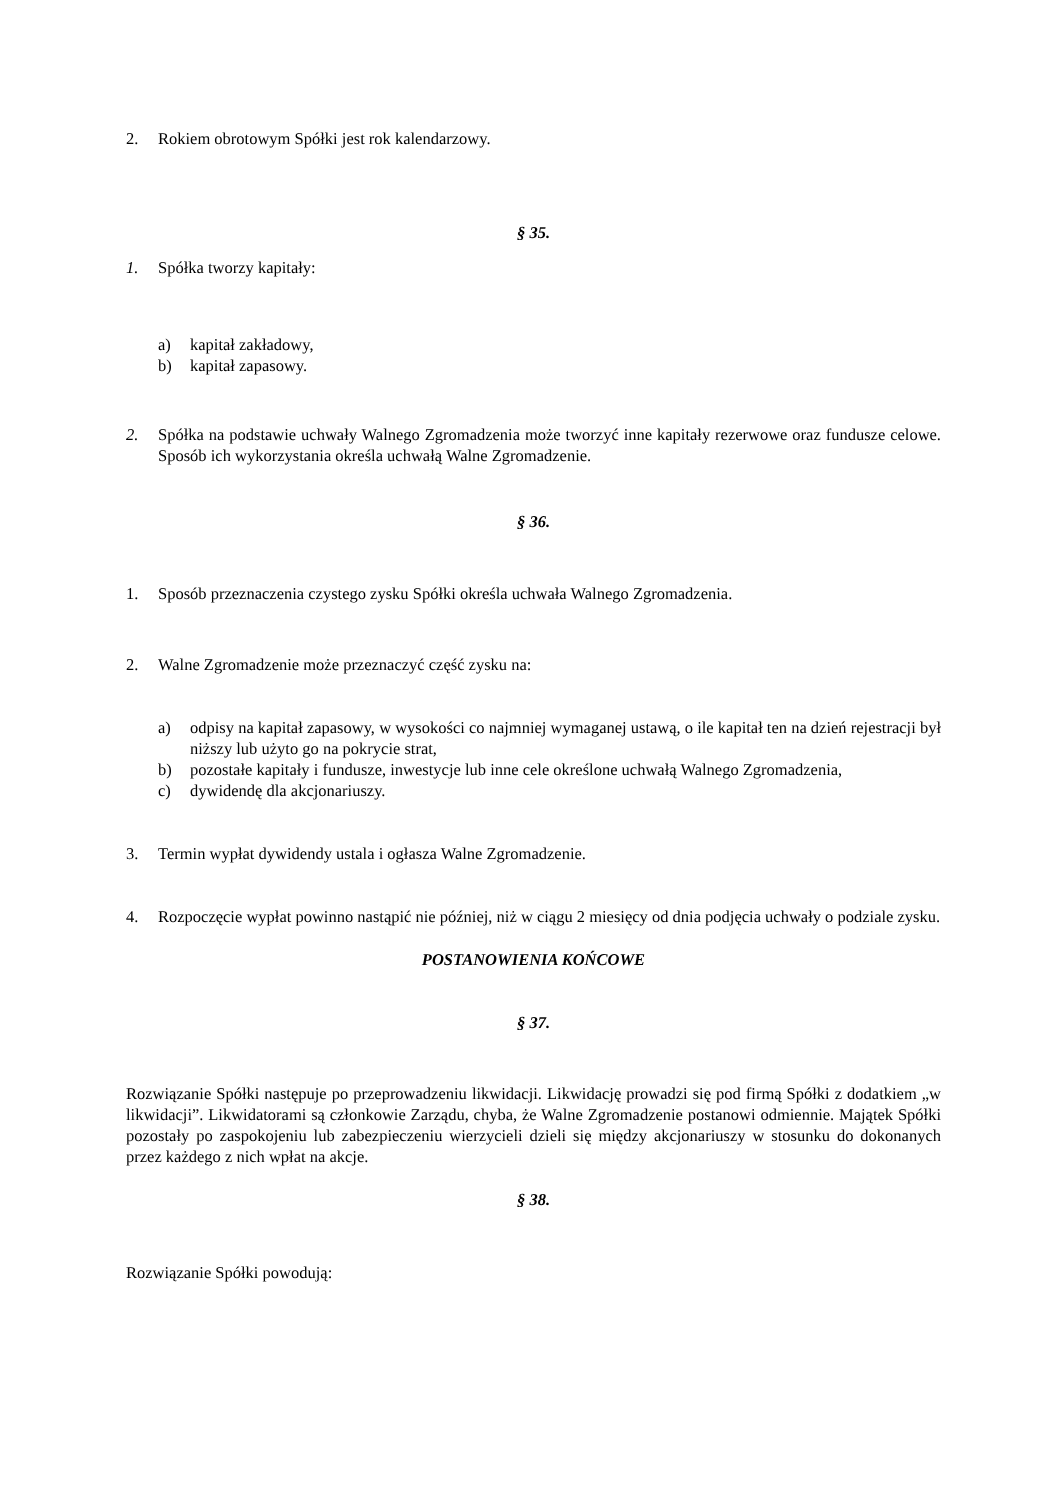2. Rokiem obrotowym Spółki jest rok kalendarzowy.
§ 35.
1. Spółka tworzy kapitały:
a) kapitał zakładowy,
b) kapitał zapasowy.
2. Spółka na podstawie uchwały Walnego Zgromadzenia może tworzyć inne kapitały rezerwowe oraz fundusze celowe. Sposób ich wykorzystania określa uchwałą Walne Zgromadzenie.
§ 36.
1. Sposób przeznaczenia czystego zysku Spółki określa uchwała Walnego Zgromadzenia.
2. Walne Zgromadzenie może przeznaczyć część zysku na:
a) odpisy na kapitał zapasowy, w wysokości co najmniej wymaganej ustawą, o ile kapitał ten na dzień rejestracji był niższy lub użyto go na pokrycie strat,
b) pozostałe kapitały i fundusze, inwestycje lub inne cele określone uchwałą Walnego Zgromadzenia,
c) dywidendę dla akcjonariuszy.
3. Termin wypłat dywidendy ustala i ogłasza Walne Zgromadzenie.
4. Rozpoczęcie wypłat powinno nastąpić nie później, niż w ciągu 2 miesięcy od dnia podjęcia uchwały o podziale zysku.
POSTANOWIENIA KOŃCOWE
§ 37.
Rozwiązanie Spółki następuje po przeprowadzeniu likwidacji. Likwidację prowadzi się pod firmą Spółki z dodatkiem „w likwidacji”. Likwidatorami są członkowie Zarządu, chyba, że Walne Zgromadzenie postanowi odmiennie. Majątek Spółki pozostały po zaspokojeniu lub zabezpieczeniu wierzycieli dzieli się między akcjonariuszy w stosunku do dokonanych przez każdego z nich wpłat na akcje.
§ 38.
Rozwiązanie Spółki powodują: